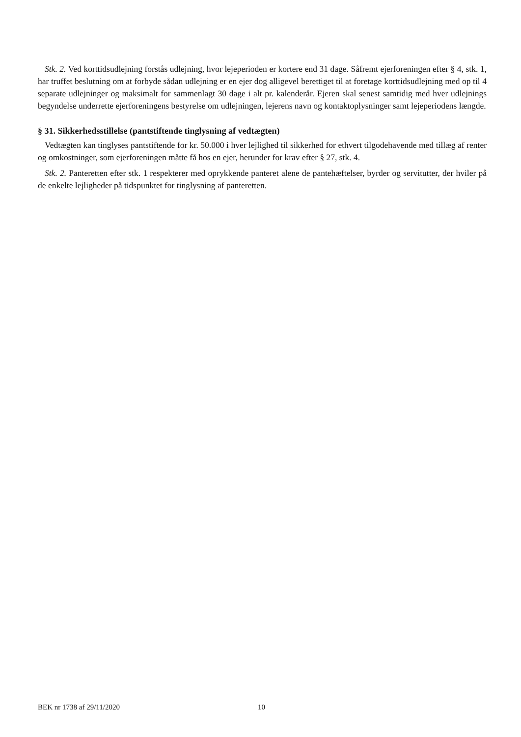Stk. 2. Ved korttidsudlejning forstås udlejning, hvor lejeperioden er kortere end 31 dage. Såfremt ejerforeningen efter § 4, stk. 1, har truffet beslutning om at forbyde sådan udlejning er en ejer dog alligevel berettiget til at foretage korttidsudlejning med op til 4 separate udlejninger og maksimalt for sammenlagt 30 dage i alt pr. kalenderår. Ejeren skal senest samtidig med hver udlejnings begyndelse underrette ejerforeningens bestyrelse om udlejningen, lejerens navn og kontaktoplysninger samt lejeperiodens længde.
§ 31. Sikkerhedsstillelse (pantstiftende tinglysning af vedtægten)
Vedtægten kan tinglyses pantstiftende for kr. 50.000 i hver lejlighed til sikkerhed for ethvert tilgodehavende med tillæg af renter og omkostninger, som ejerforeningen måtte få hos en ejer, herunder for krav efter § 27, stk. 4.
Stk. 2. Panteretten efter stk. 1 respekterer med oprykkende panteret alene de pantehæftelser, byrder og servitutter, der hviler på de enkelte lejligheder på tidspunktet for tinglysning af panteretten.
BEK nr 1738 af 29/11/2020 10